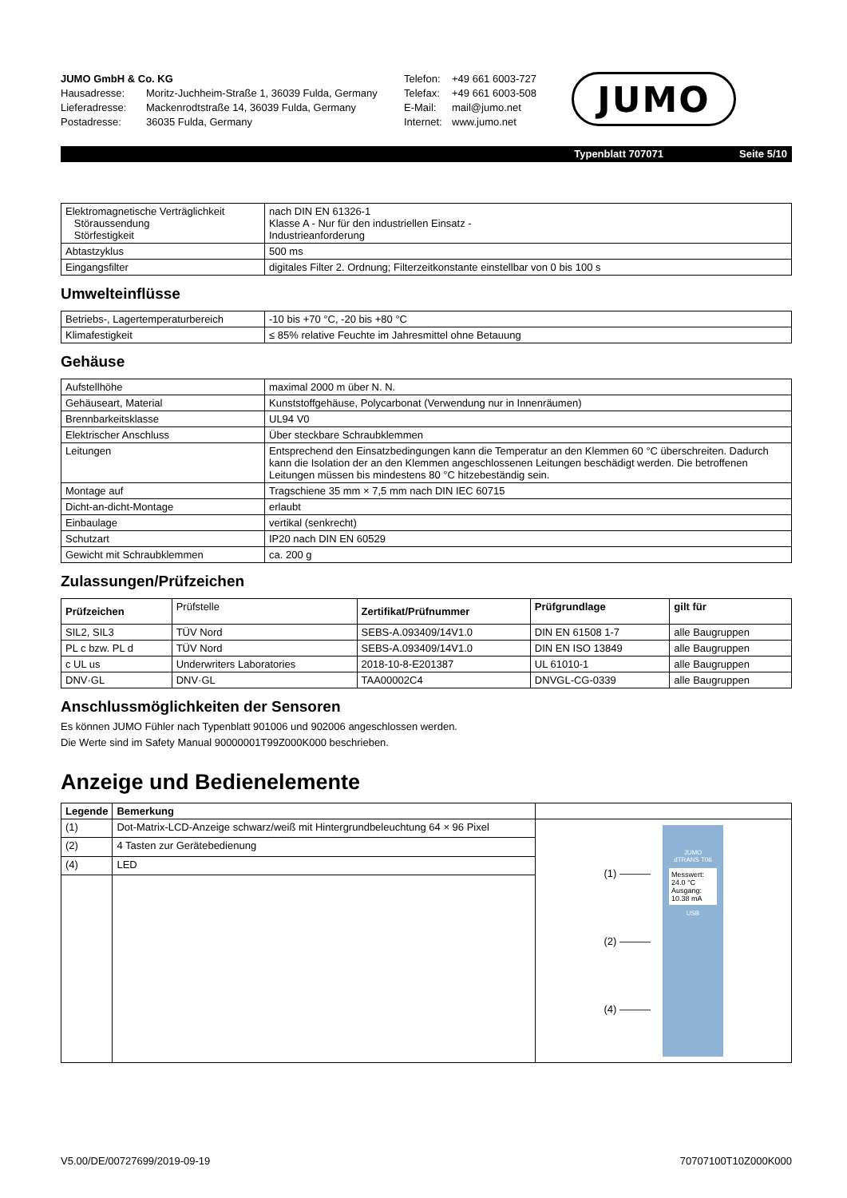JUMO GmbH & Co. KG
Hausadresse: Moritz-Juchheim-Straße 1, 36039 Fulda, Germany
Lieferadresse: Mackenrodtstraße 14, 36039 Fulda, Germany
Postadresse: 36035 Fulda, Germany
Telefon: +49 661 6003-727
Telefax: +49 661 6003-508
E-Mail: mail@jumo.net
Internet: www.jumo.net
JUMO
Typenblatt 707071 Seite 5/10
| Elektromagnetische Verträglichkeit Störaussendung Störfestigkeit | nach DIN EN 61326-1 Klasse A - Nur für den industriellen Einsatz - Industrieanforderung |
| Abtastzyklus | 500 ms |
| Eingangsfilter | digitales Filter 2. Ordnung; Filterzeitkonstante einstellbar von 0 bis 100 s |
Umwelteinflüsse
| Betriebs-, Lagertemperaturbereich | -10 bis +70 °C, -20 bis +80 °C |
| Klimafestigkeit | ≤ 85% relative Feuchte im Jahresmittel ohne Betauung |
Gehäuse
| Aufstellhöhe | maximal 2000 m über N. N. |
| Gehäuseart, Material | Kunststoffgehäuse, Polycarbonat (Verwendung nur in Innenräumen) |
| Brennbarkeitsklasse | UL94 V0 |
| Elektrischer Anschluss | Über steckbare Schraubklemmen |
| Leitungen | Entsprechend den Einsatzbedingungen kann die Temperatur an den Klemmen 60 °C überschreiten. Dadurch kann die Isolation der an den Klemmen angeschlossenen Leitungen beschädigt werden. Die betroffenen Leitungen müssen bis mindestens 80 °C hitzebeständig sein. |
| Montage auf | Tragschiene 35 mm × 7,5 mm nach DIN IEC 60715 |
| Dicht-an-dicht-Montage | erlaubt |
| Einbaulage | vertikal (senkrecht) |
| Schutzart | IP20 nach DIN EN 60529 |
| Gewicht mit Schraubklemmen | ca. 200 g |
Zulassungen/Prüfzeichen
| Prüfzeichen | Prüfstelle | Zertifikat/Prüfnummer | Prüfgrundlage | gilt für |
| SIL2, SIL3 | TÜV Nord | SEBS-A.093409/14V1.0 | DIN EN 61508 1-7 | alle Baugruppen |
| PL c bzw. PL d | TÜV Nord | SEBS-A.093409/14V1.0 | DIN EN ISO 13849 | alle Baugruppen |
| c UL us | Underwriters Laboratories | 2018-10-8-E201387 | UL 61010-1 | alle Baugruppen |
| DNV·GL | DNV·GL | TAA00002C4 | DNVGL-CG-0339 | alle Baugruppen |
Anschlussmöglichkeiten der Sensoren
Es können JUMO Fühler nach Typenblatt 901006 und 902006 angeschlossen werden.
Die Werte sind im Safety Manual 90000001T99Z000K000 beschrieben.
Anzeige und Bedienelemente
| Legende | Bemerkung | |
| (1) | Dot-Matrix-LCD-Anzeige schwarz/weiß mit Hintergrundbeleuchtung 64 × 96 Pixel | (1) ——— (2) ——— (4) ——— JUMO dTRANS T06 Messwert: 24.0 °C Ausgang: 10.38 mA USB |
| (2) | 4 Tasten zur Gerätebedienung | |
| (4) | LED | |
V5.00/DE/00727699/2019-09-19 70707100T10Z000K000